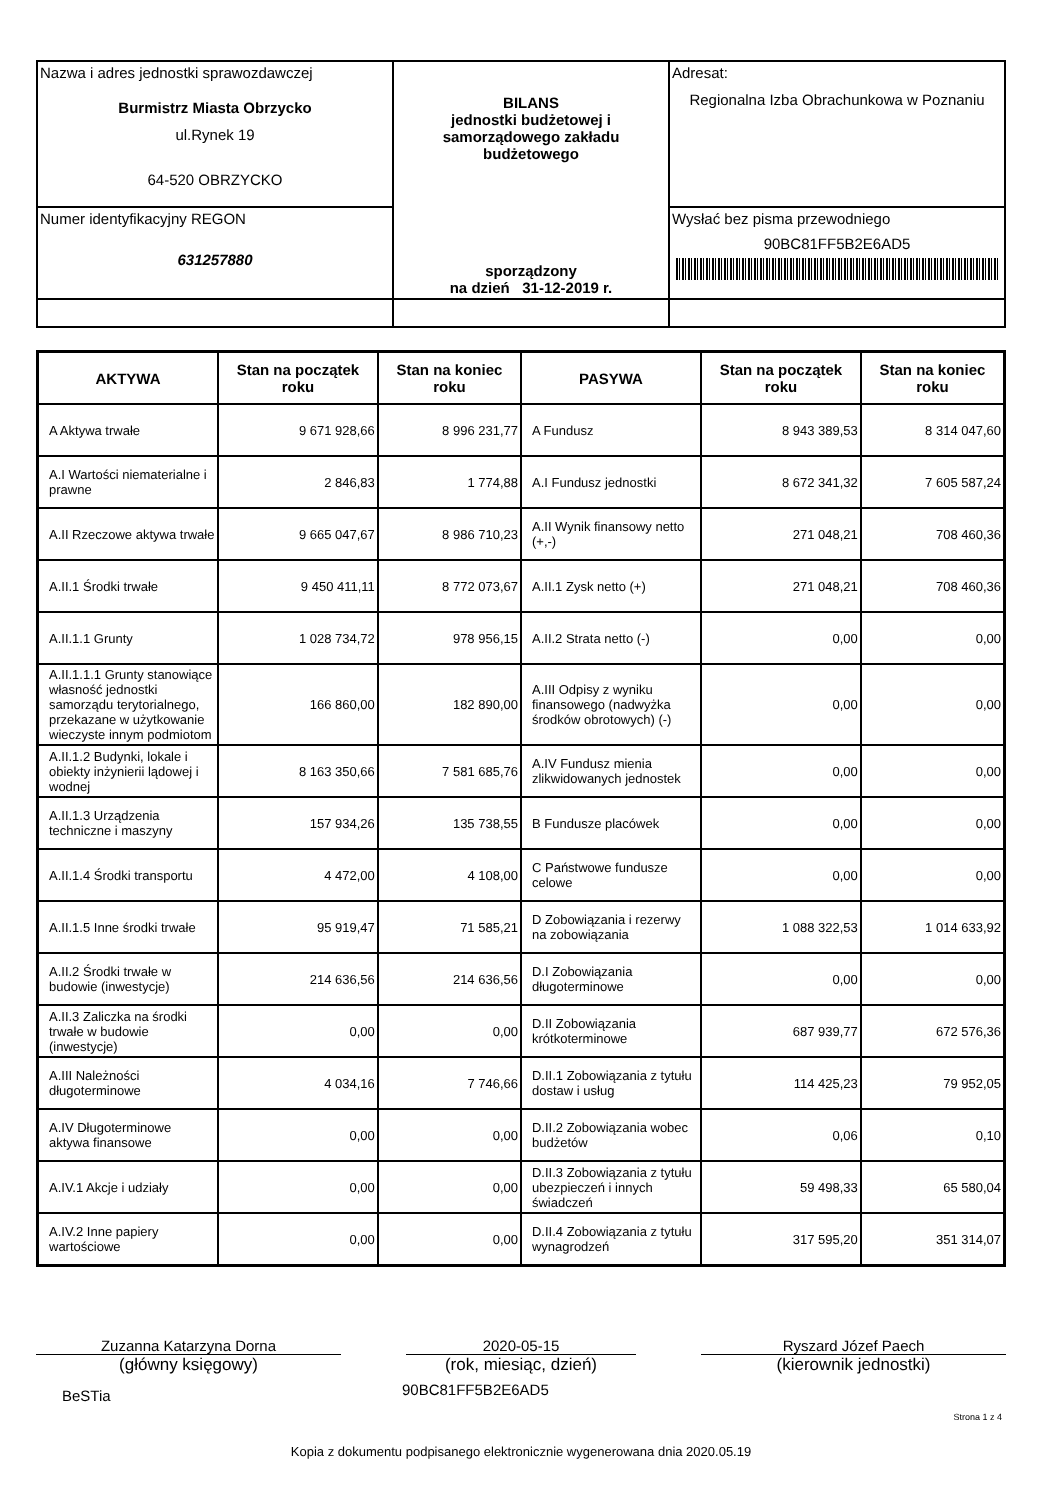| Nazwa i adres jednostki sprawozdawczej Burmistrz Miasta Obrzycko ul.Rynek 19 64-520 OBRZYCKO | BILANS jednostki budżetowej i samorządowego zakładu budżetowego sporządzony na dzień 31-12-2019 r. | Adresat: Regionalna Izba Obrachunkowa w Poznaniu |
| Numer identyfikacyjny REGON 631257880 | | Wysłać bez pisma przewodniego 90BC81FF5B2E6AD5 |
| AKTYWA | Stan na początek roku | Stan na koniec roku | PASYWA | Stan na początek roku | Stan na koniec roku |
| --- | --- | --- | --- | --- | --- |
| A Aktywa trwałe | 9 671 928,66 | 8 996 231,77 | A Fundusz | 8 943 389,53 | 8 314 047,60 |
| A.I Wartości niematerialne i prawne | 2 846,83 | 1 774,88 | A.I Fundusz jednostki | 8 672 341,32 | 7 605 587,24 |
| A.II Rzeczowe aktywa trwałe | 9 665 047,67 | 8 986 710,23 | A.II Wynik finansowy netto (+,-) | 271 048,21 | 708 460,36 |
| A.II.1 Środki trwałe | 9 450 411,11 | 8 772 073,67 | A.II.1 Zysk netto (+) | 271 048,21 | 708 460,36 |
| A.II.1.1 Grunty | 1 028 734,72 | 978 956,15 | A.II.2 Strata netto (-) | 0,00 | 0,00 |
| A.II.1.1.1 Grunty stanowiące własność jednostki samorządu terytorialnego, przekazane w użytkowanie wieczyste innym podmiotom | 166 860,00 | 182 890,00 | A.III Odpisy z wyniku finansowego (nadwyżka środków obrotowych) (-) | 0,00 | 0,00 |
| A.II.1.2 Budynki, lokale i obiekty inżynierii lądowej i wodnej | 8 163 350,66 | 7 581 685,76 | A.IV Fundusz mienia zlikwidowanych jednostek | 0,00 | 0,00 |
| A.II.1.3 Urządzenia techniczne i maszyny | 157 934,26 | 135 738,55 | B Fundusze placówek | 0,00 | 0,00 |
| A.II.1.4 Środki transportu | 4 472,00 | 4 108,00 | C Państwowe fundusze celowe | 0,00 | 0,00 |
| A.II.1.5 Inne środki trwałe | 95 919,47 | 71 585,21 | D Zobowiązania i rezerwy na zobowiązania | 1 088 322,53 | 1 014 633,92 |
| A.II.2 Środki trwałe w budowie (inwestycje) | 214 636,56 | 214 636,56 | D.I Zobowiązania długoterminowe | 0,00 | 0,00 |
| A.II.3 Zaliczka na środki trwałe w budowie (inwestycje) | 0,00 | 0,00 | D.II Zobowiązania krótkoterminowe | 687 939,77 | 672 576,36 |
| A.III Należności długoterminowe | 4 034,16 | 7 746,66 | D.II.1 Zobowiązania z tytułu dostaw i usług | 114 425,23 | 79 952,05 |
| A.IV Długoterminowe aktywa finansowe | 0,00 | 0,00 | D.II.2 Zobowiązania wobec budżetów | 0,06 | 0,10 |
| A.IV.1 Akcje i udziały | 0,00 | 0,00 | D.II.3 Zobowiązania z tytułu ubezpieczeń i innych świadczeń | 59 498,33 | 65 580,04 |
| A.IV.2 Inne papiery wartościowe | 0,00 | 0,00 | D.II.4 Zobowiązania z tytułu wynagrodzeń | 317 595,20 | 351 314,07 |
Zuzanna Katarzyna Dorna
(główny księgowy)
2020-05-15
(rok, miesiąc, dzień)
Ryszard Józef Paech
(kierownik jednostki)
BeSTia 90BC81FF5B2E6AD5
Strona 1 z 4
Kopia z dokumentu podpisanego elektronicznie wygenerowana dnia 2020.05.19